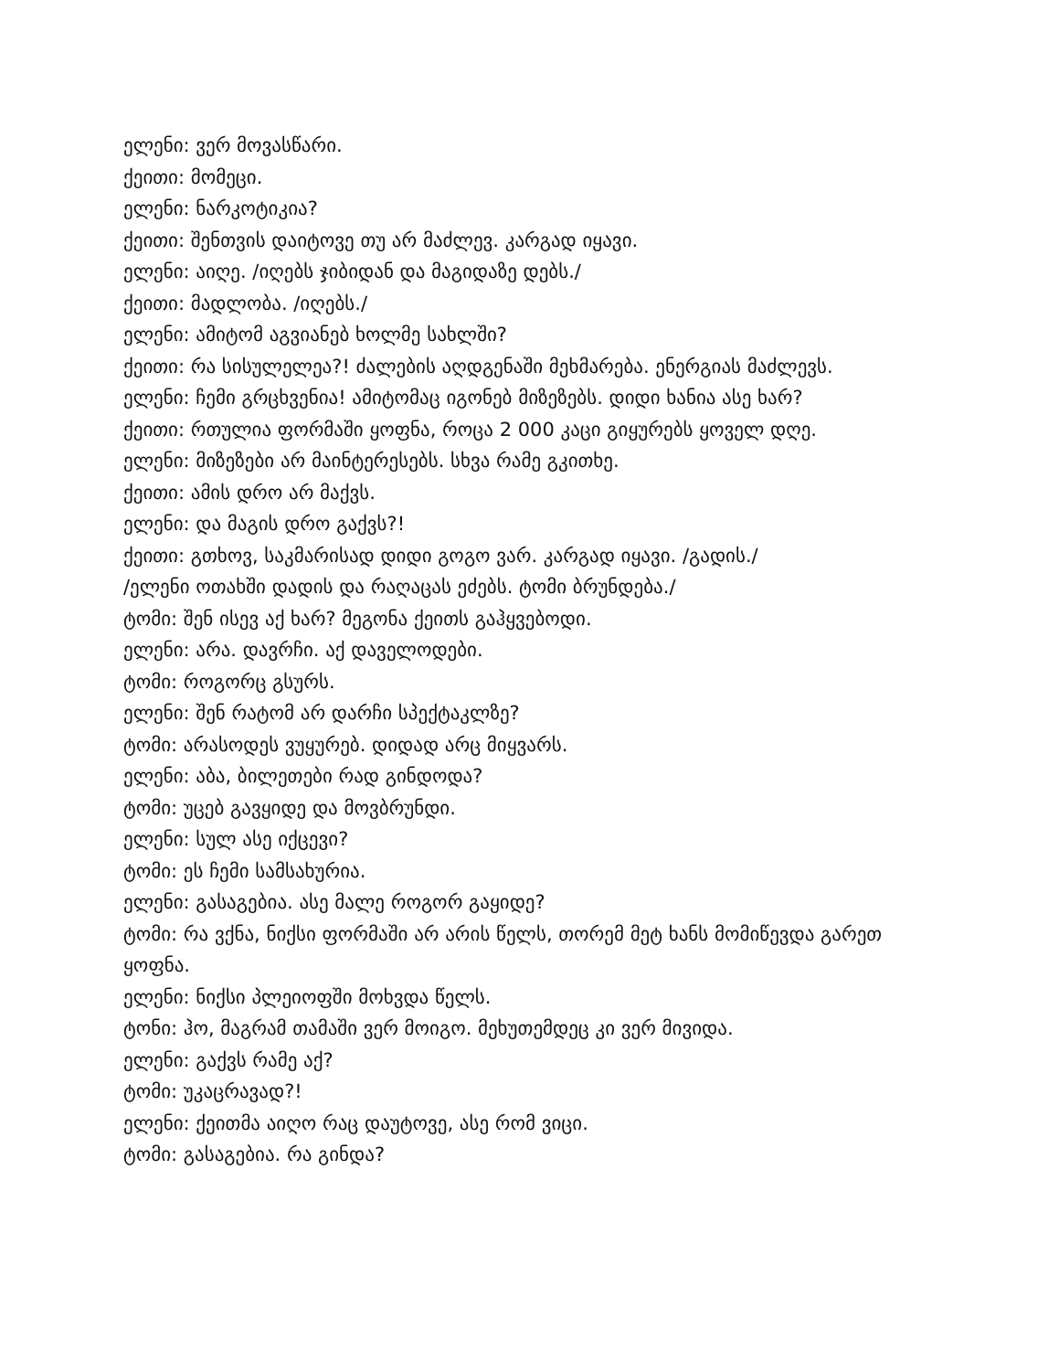ელენი: ვერ მოვასწარი.
ქეითი: მომეცი.
ელენი: ნარკოტიკია?
ქეითი: შენთვის დაიტოვე თუ არ მაძლევ. კარგად იყავი.
ელენი: აიღე. /იღებს ჯიბიდან და მაგიდაზე დებს./
ქეითი: მადლობა. /იღებს./
ელენი: ამიტომ აგვიანებ ხოლმე სახლში?
ქეითი: რა სისულელეა?! ძალების აღდგენაში მეხმარება. ენერგიას მაძლევს.
ელენი: ჩემი გრცხვენია! ამიტომაც იგონებ მიზეზებს. დიდი ხანია ასე ხარ?
ქეითი: რთულია ფორმაში ყოფნა, როცა 2 000 კაცი გიყურებს ყოველ დღე.
ელენი: მიზეზები არ მაინტერესებს. სხვა რამე გკითხე.
ქეითი: ამის დრო არ მაქვს.
ელენი: და მაგის დრო გაქვს?!
ქეითი: გთხოვ, საკმარისად დიდი გოგო ვარ. კარგად იყავი. /გადის./
/ელენი ოთახში დადის და რაღაცას ეძებს. ტომი ბრუნდება./
ტომი: შენ ისევ აქ ხარ? მეგონა ქეითს გაჰყვებოდი.
ელენი: არა. დავრჩი. აქ დაველოდები.
ტომი: როგორც გსურს.
ელენი: შენ რატომ არ დარჩი სპექტაკლზე?
ტომი: არასოდეს ვუყურებ. დიდად არც მიყვარს.
ელენი: აბა, ბილეთები რად გინდოდა?
ტომი: უცებ გავყიდე და მოვბრუნდი.
ელენი: სულ ასე იქცევი?
ტომი: ეს ჩემი სამსახურია.
ელენი: გასაგებია. ასე მალე როგორ გაყიდე?
ტომი: რა ვქნა, ნიქსი ფორმაში არ არის წელს, თორემ მეტ ხანს მომიწევდა გარეთ ყოფნა.
ელენი: ნიქსი პლეიოფში მოხვდა წელს.
ტონი: ჰო, მაგრამ თამაში ვერ მოიგო. მეხუთემდეც კი ვერ მივიდა.
ელენი: გაქვს რამე აქ?
ტომი: უკაცრავად?!
ელენი: ქეითმა აიღო რაც დაუტოვე, ასე რომ ვიცი.
ტომი: გასაგებია. რა გინდა?